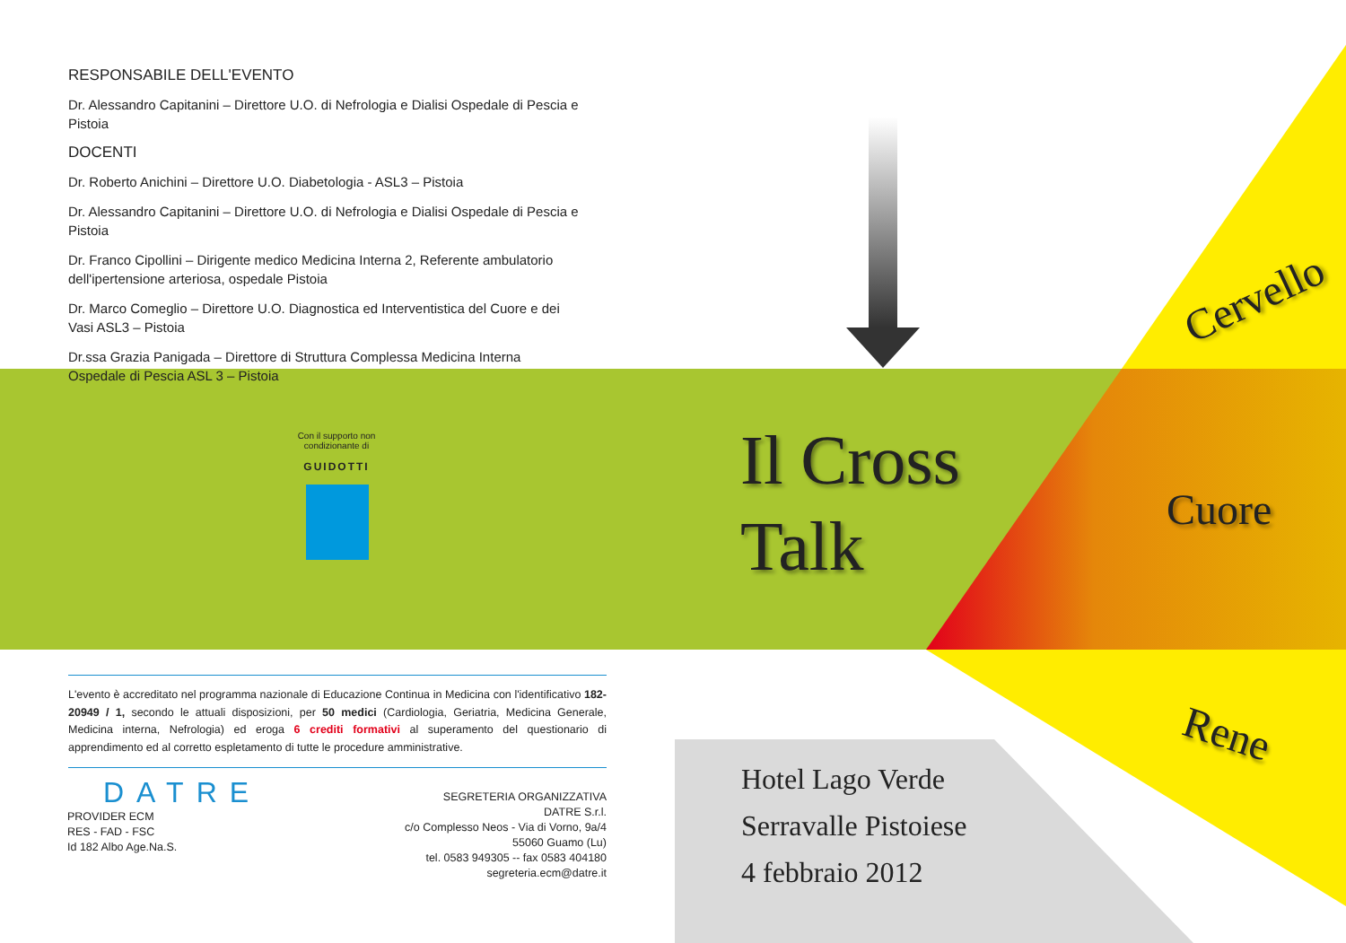RESPONSABILE DELL'EVENTO
Dr. Alessandro Capitanini – Direttore U.O. di Nefrologia e Dialisi Ospedale di Pescia e Pistoia
DOCENTI
Dr. Roberto Anichini – Direttore U.O. Diabetologia - ASL3 – Pistoia
Dr. Alessandro Capitanini – Direttore U.O. di Nefrologia e Dialisi Ospedale di Pescia e Pistoia
Dr. Franco Cipollini – Dirigente medico Medicina Interna 2, Referente ambulatorio dell'ipertensione arteriosa, ospedale Pistoia
Dr. Marco Comeglio – Direttore U.O. Diagnostica ed Interventistica del Cuore e dei Vasi ASL3 – Pistoia
Dr.ssa Grazia Panigada – Direttore di Struttura Complessa Medicina Interna Ospedale di Pescia ASL 3 – Pistoia
Con il supporto non condizionante di
GUIDOTTI
Il Cross
Talk
Cervello
Cuore
Rene
L'evento è accreditato nel programma nazionale di Educazione Continua in Medicina con l'identificativo 182-20949 / 1, secondo le attuali disposizioni, per 50 medici (Cardiologia, Geriatria, Medicina Generale, Medicina interna, Nefrologia) ed eroga 6 crediti formativi al superamento del questionario di apprendimento ed al corretto espletamento di tutte le procedure amministrative.
DATRE
PROVIDER ECM
RES - FAD - FSC
Id 182 Albo Age.Na.S.
SEGRETERIA ORGANIZZATIVA
DATRE S.r.l.
c/o Complesso Neos - Via di Vorno, 9a/4
55060 Guamo (Lu)
tel. 0583 949305 -- fax 0583 404180
segreteria.ecm@datre.it
Hotel Lago Verde
Serravalle Pistoiese
4 febbraio 2012